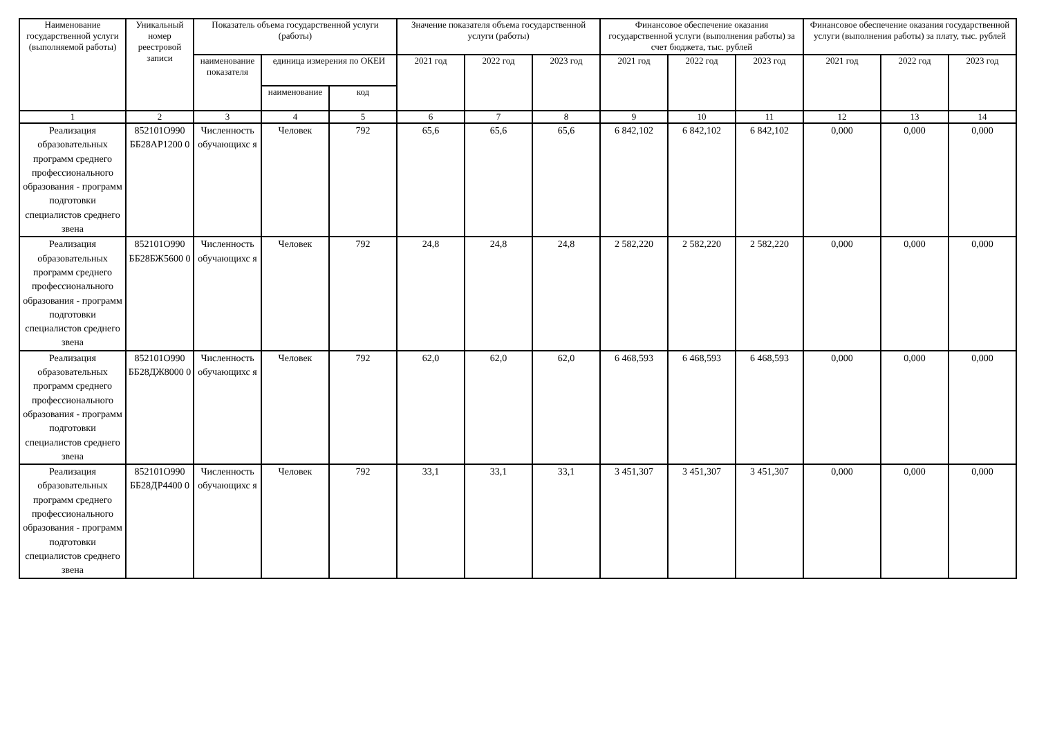| Наименование государственной услуги (выполняемой работы) | Уникальный номер реестровой записи | Показатель объема государственной услуги (работы) | | | Значение показателя объема государственной услуги (работы) | | | Финансовое обеспечение оказания государственной услуги (выполнения работы) за счет бюджета, тыс. рублей | | | Финансовое обеспечение оказания государственной услуги (выполнения работы) за плату, тыс. рублей | | |
| --- | --- | --- | --- | --- | --- | --- | --- | --- | --- | --- | --- | --- | --- |
| | | наименование показателя | единица измерения по ОКЕИ | | 2021 год | 2022 год | 2023 год | 2021 год | 2022 год | 2023 год | 2021 год | 2022 год | 2023 год |
| | | | наименование | код | | | | | | | | | |
| 1 | 2 | 3 | 4 | 5 | 6 | 7 | 8 | 9 | 10 | 11 | 12 | 13 | 14 |
| Реализация образовательных программ среднего профессионального образования - программ подготовки специалистов среднего звена | 852101О990 ББ28АР1200 0 | Численность обучающихс я | Человек | 792 | 65,6 | 65,6 | 65,6 | 6 842,102 | 6 842,102 | 6 842,102 | 0,000 | 0,000 | 0,000 |
| Реализация образовательных программ среднего профессионального образования - программ подготовки специалистов среднего звена | 852101О990 ББ28БЖ5600 0 | Численность обучающихс я | Человек | 792 | 24,8 | 24,8 | 24,8 | 2 582,220 | 2 582,220 | 2 582,220 | 0,000 | 0,000 | 0,000 |
| Реализация образовательных программ среднего профессионального образования - программ подготовки специалистов среднего звена | 852101О990 ББ28ДЖ8000 0 | Численность обучающихс я | Человек | 792 | 62,0 | 62,0 | 62,0 | 6 468,593 | 6 468,593 | 6 468,593 | 0,000 | 0,000 | 0,000 |
| Реализация образовательных программ среднего профессионального образования - программ подготовки специалистов среднего звена | 852101О990 ББ28ДР4400 0 | Численность обучающихс я | Человек | 792 | 33,1 | 33,1 | 33,1 | 3 451,307 | 3 451,307 | 3 451,307 | 0,000 | 0,000 | 0,000 |